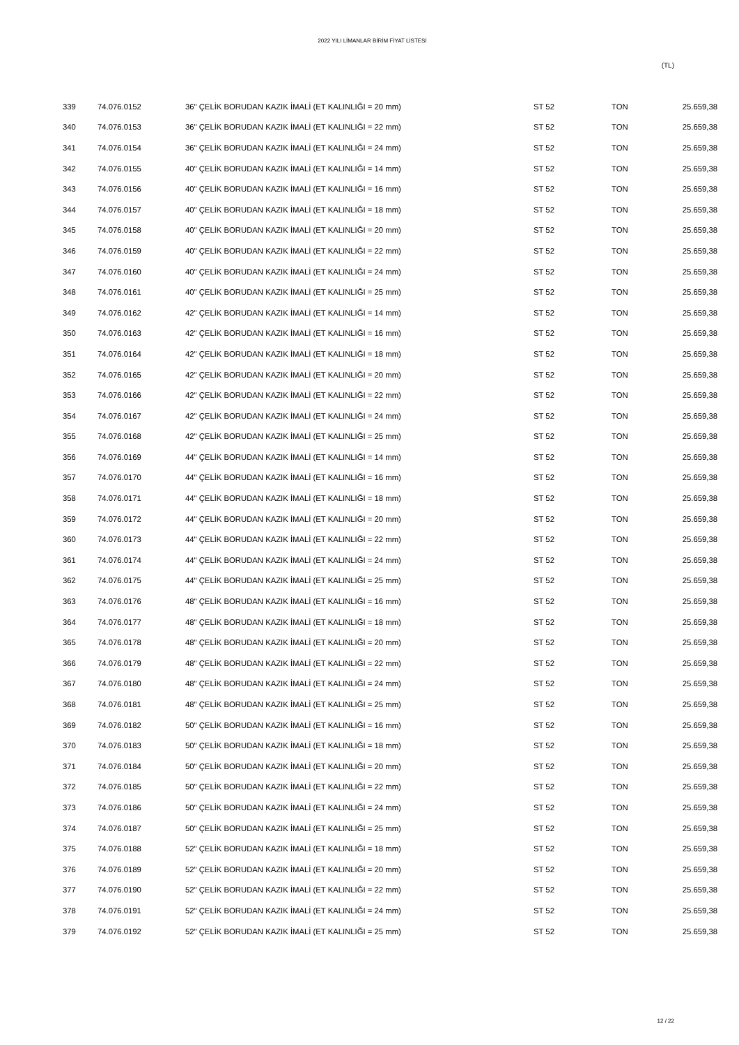2022 YILI LİMANLAR BİRİM FİYAT LİSTESİ
(TL)
| 339 | 74.076.0152 | 36" ÇELİK BORUDAN KAZIK İMALİ (ET KALINLIĞI = 20 mm) | ST 52 | TON | 25.659,38 |
| 340 | 74.076.0153 | 36" ÇELİK BORUDAN KAZIK İMALİ (ET KALINLIĞI = 22 mm) | ST 52 | TON | 25.659,38 |
| 341 | 74.076.0154 | 36" ÇELİK BORUDAN KAZIK İMALİ (ET KALINLIĞI = 24 mm) | ST 52 | TON | 25.659,38 |
| 342 | 74.076.0155 | 40" ÇELİK BORUDAN KAZIK İMALİ (ET KALINLIĞI = 14 mm) | ST 52 | TON | 25.659,38 |
| 343 | 74.076.0156 | 40" ÇELİK BORUDAN KAZIK İMALİ (ET KALINLIĞI = 16 mm) | ST 52 | TON | 25.659,38 |
| 344 | 74.076.0157 | 40" ÇELİK BORUDAN KAZIK İMALİ (ET KALINLIĞI = 18 mm) | ST 52 | TON | 25.659,38 |
| 345 | 74.076.0158 | 40" ÇELİK BORUDAN KAZIK İMALİ (ET KALINLIĞI = 20 mm) | ST 52 | TON | 25.659,38 |
| 346 | 74.076.0159 | 40" ÇELİK BORUDAN KAZIK İMALİ (ET KALINLIĞI = 22 mm) | ST 52 | TON | 25.659,38 |
| 347 | 74.076.0160 | 40" ÇELİK BORUDAN KAZIK İMALİ (ET KALINLIĞI = 24 mm) | ST 52 | TON | 25.659,38 |
| 348 | 74.076.0161 | 40" ÇELİK BORUDAN KAZIK İMALİ (ET KALINLIĞI = 25 mm) | ST 52 | TON | 25.659,38 |
| 349 | 74.076.0162 | 42" ÇELİK BORUDAN KAZIK İMALİ (ET KALINLIĞI = 14 mm) | ST 52 | TON | 25.659,38 |
| 350 | 74.076.0163 | 42" ÇELİK BORUDAN KAZIK İMALİ (ET KALINLIĞI = 16 mm) | ST 52 | TON | 25.659,38 |
| 351 | 74.076.0164 | 42" ÇELİK BORUDAN KAZIK İMALİ (ET KALINLIĞI = 18 mm) | ST 52 | TON | 25.659,38 |
| 352 | 74.076.0165 | 42" ÇELİK BORUDAN KAZIK İMALİ (ET KALINLIĞI = 20 mm) | ST 52 | TON | 25.659,38 |
| 353 | 74.076.0166 | 42" ÇELİK BORUDAN KAZIK İMALİ (ET KALINLIĞI = 22 mm) | ST 52 | TON | 25.659,38 |
| 354 | 74.076.0167 | 42" ÇELİK BORUDAN KAZIK İMALİ (ET KALINLIĞI = 24 mm) | ST 52 | TON | 25.659,38 |
| 355 | 74.076.0168 | 42" ÇELİK BORUDAN KAZIK İMALİ (ET KALINLIĞI = 25 mm) | ST 52 | TON | 25.659,38 |
| 356 | 74.076.0169 | 44" ÇELİK BORUDAN KAZIK İMALİ (ET KALINLIĞI = 14 mm) | ST 52 | TON | 25.659,38 |
| 357 | 74.076.0170 | 44" ÇELİK BORUDAN KAZIK İMALİ (ET KALINLIĞI = 16 mm) | ST 52 | TON | 25.659,38 |
| 358 | 74.076.0171 | 44" ÇELİK BORUDAN KAZIK İMALİ (ET KALINLIĞI = 18 mm) | ST 52 | TON | 25.659,38 |
| 359 | 74.076.0172 | 44" ÇELİK BORUDAN KAZIK İMALİ (ET KALINLIĞI = 20 mm) | ST 52 | TON | 25.659,38 |
| 360 | 74.076.0173 | 44" ÇELİK BORUDAN KAZIK İMALİ (ET KALINLIĞI = 22 mm) | ST 52 | TON | 25.659,38 |
| 361 | 74.076.0174 | 44" ÇELİK BORUDAN KAZIK İMALİ (ET KALINLIĞI = 24 mm) | ST 52 | TON | 25.659,38 |
| 362 | 74.076.0175 | 44" ÇELİK BORUDAN KAZIK İMALİ (ET KALINLIĞI = 25 mm) | ST 52 | TON | 25.659,38 |
| 363 | 74.076.0176 | 48" ÇELİK BORUDAN KAZIK İMALİ (ET KALINLIĞI = 16 mm) | ST 52 | TON | 25.659,38 |
| 364 | 74.076.0177 | 48" ÇELİK BORUDAN KAZIK İMALİ (ET KALINLIĞI = 18 mm) | ST 52 | TON | 25.659,38 |
| 365 | 74.076.0178 | 48" ÇELİK BORUDAN KAZIK İMALİ (ET KALINLIĞI = 20 mm) | ST 52 | TON | 25.659,38 |
| 366 | 74.076.0179 | 48" ÇELİK BORUDAN KAZIK İMALİ (ET KALINLIĞI = 22 mm) | ST 52 | TON | 25.659,38 |
| 367 | 74.076.0180 | 48" ÇELİK BORUDAN KAZIK İMALİ (ET KALINLIĞI = 24 mm) | ST 52 | TON | 25.659,38 |
| 368 | 74.076.0181 | 48" ÇELİK BORUDAN KAZIK İMALİ (ET KALINLIĞI = 25 mm) | ST 52 | TON | 25.659,38 |
| 369 | 74.076.0182 | 50" ÇELİK BORUDAN KAZIK İMALİ (ET KALINLIĞI = 16 mm) | ST 52 | TON | 25.659,38 |
| 370 | 74.076.0183 | 50" ÇELİK BORUDAN KAZIK İMALİ (ET KALINLIĞI = 18 mm) | ST 52 | TON | 25.659,38 |
| 371 | 74.076.0184 | 50" ÇELİK BORUDAN KAZIK İMALİ (ET KALINLIĞI = 20 mm) | ST 52 | TON | 25.659,38 |
| 372 | 74.076.0185 | 50" ÇELİK BORUDAN KAZIK İMALİ (ET KALINLIĞI = 22 mm) | ST 52 | TON | 25.659,38 |
| 373 | 74.076.0186 | 50" ÇELİK BORUDAN KAZIK İMALİ (ET KALINLIĞI = 24 mm) | ST 52 | TON | 25.659,38 |
| 374 | 74.076.0187 | 50" ÇELİK BORUDAN KAZIK İMALİ (ET KALINLIĞI = 25 mm) | ST 52 | TON | 25.659,38 |
| 375 | 74.076.0188 | 52" ÇELİK BORUDAN KAZIK İMALİ (ET KALINLIĞI = 18 mm) | ST 52 | TON | 25.659,38 |
| 376 | 74.076.0189 | 52" ÇELİK BORUDAN KAZIK İMALİ (ET KALINLIĞI = 20 mm) | ST 52 | TON | 25.659,38 |
| 377 | 74.076.0190 | 52" ÇELİK BORUDAN KAZIK İMALİ (ET KALINLIĞI = 22 mm) | ST 52 | TON | 25.659,38 |
| 378 | 74.076.0191 | 52" ÇELİK BORUDAN KAZIK İMALİ (ET KALINLIĞI = 24 mm) | ST 52 | TON | 25.659,38 |
| 379 | 74.076.0192 | 52" ÇELİK BORUDAN KAZIK İMALİ (ET KALINLIĞI = 25 mm) | ST 52 | TON | 25.659,38 |
12 / 22